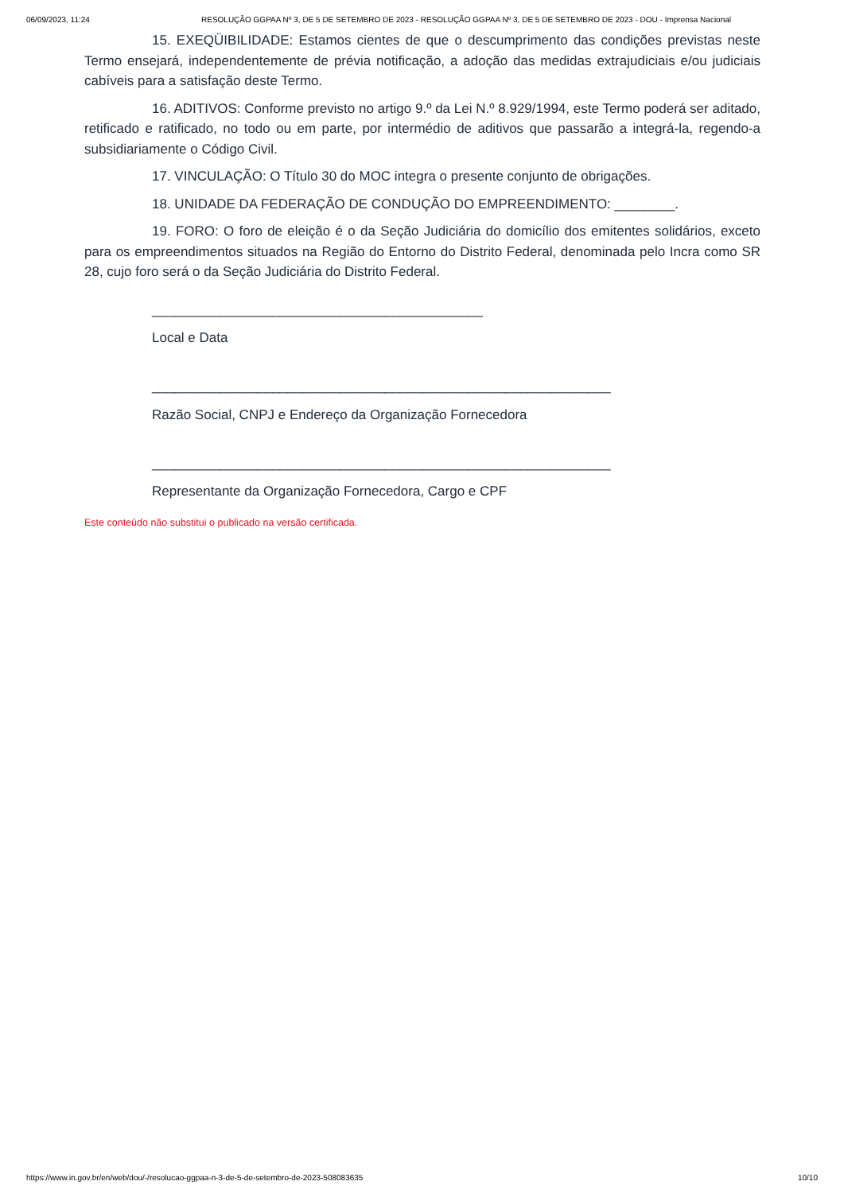06/09/2023, 11:24 RESOLUÇÃO GGPAA Nº 3, DE 5 DE SETEMBRO DE 2023 - RESOLUÇÃO GGPAA Nº 3, DE 5 DE SETEMBRO DE 2023 - DOU - Imprensa Nacional
15. EXEQÜIBILIDADE: Estamos cientes de que o descumprimento das condições previstas neste Termo ensejará, independentemente de prévia notificação, a adoção das medidas extrajudiciais e/ou judiciais cabíveis para a satisfação deste Termo.
16. ADITIVOS: Conforme previsto no artigo 9.º da Lei N.º 8.929/1994, este Termo poderá ser aditado, retificado e ratificado, no todo ou em parte, por intermédio de aditivos que passarão a integrá-la, regendo-a subsidiariamente o Código Civil.
17. VINCULAÇÃO: O Título 30 do MOC integra o presente conjunto de obrigações.
18. UNIDADE DA FEDERAÇÃO DE CONDUÇÃO DO EMPREENDIMENTO: ________.
19. FORO: O foro de eleição é o da Seção Judiciária do domicílio dos emitentes solidários, exceto para os empreendimentos situados na Região do Entorno do Distrito Federal, denominada pelo Incra como SR 28, cujo foro será o da Seção Judiciária do Distrito Federal.
____________________________________________
Local e Data
_____________________________________________________________
Razão Social, CNPJ e Endereço da Organização Fornecedora
_____________________________________________________________
Representante da Organização Fornecedora, Cargo e CPF
Este conteúdo não substitui o publicado na versão certificada.
https://www.in.gov.br/en/web/dou/-/resolucao-ggpaa-n-3-de-5-de-setembro-de-2023-508083635 10/10